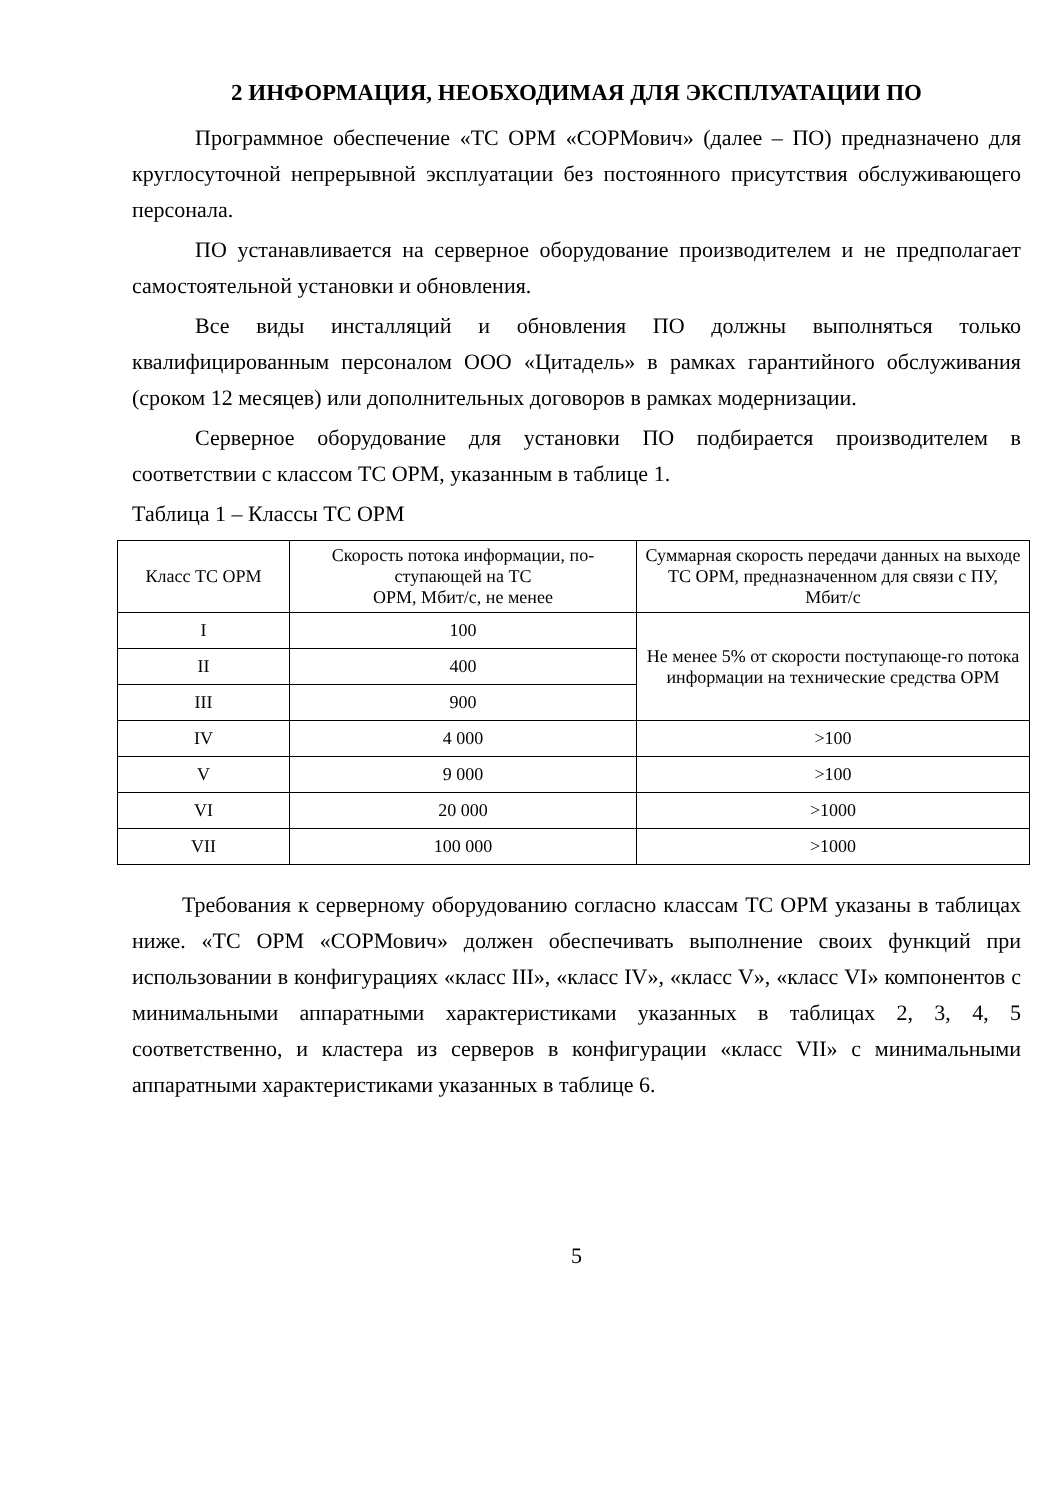2 ИНФОРМАЦИЯ, НЕОБХОДИМАЯ ДЛЯ ЭКСПЛУАТАЦИИ ПО
Программное обеспечение «ТС ОРМ «СОРМович» (далее – ПО) предназначено для круглосуточной непрерывной эксплуатации без постоянного присутствия обслуживающего персонала.
ПО устанавливается на серверное оборудование производителем и не предполагает самостоятельной установки и обновления.
Все виды инсталляций и обновления ПО должны выполняться только квалифицированным персоналом ООО «Цитадель» в рамках гарантийного обслуживания (сроком 12 месяцев) или дополнительных договоров в рамках модернизации.
Серверное оборудование для установки ПО подбирается производителем в соответствии с классом ТС ОРМ, указанным в таблице 1.
Таблица 1 – Классы ТС ОРМ
| Класс ТС ОРМ | Скорость потока информации, по-ступающей на ТС ОРМ, Мбит/с, не менее | Суммарная скорость передачи данных на выходе ТС ОРМ, предназначенном для связи с ПУ, Мбит/с |
| --- | --- | --- |
| I | 100 | Не менее 5% от скорости поступающе-го потока информации на технические средства ОРМ |
| II | 400 | |
| III | 900 | |
| IV | 4 000 | >100 |
| V | 9 000 | >100 |
| VI | 20 000 | >1000 |
| VII | 100 000 | >1000 |
Требования к серверному оборудованию согласно классам ТС ОРМ указаны в таблицах ниже. «ТС ОРМ «СОРМович» должен обеспечивать выполнение своих функций при использовании в конфигурациях «класс III», «класс IV», «класс V», «класс VI» компонентов с минимальными аппаратными характеристиками указанных в таблицах 2, 3, 4, 5 соответственно, и кластера из серверов в конфигурации «класс VII» с минимальными аппаратными характеристиками указанных в таблице 6.
5